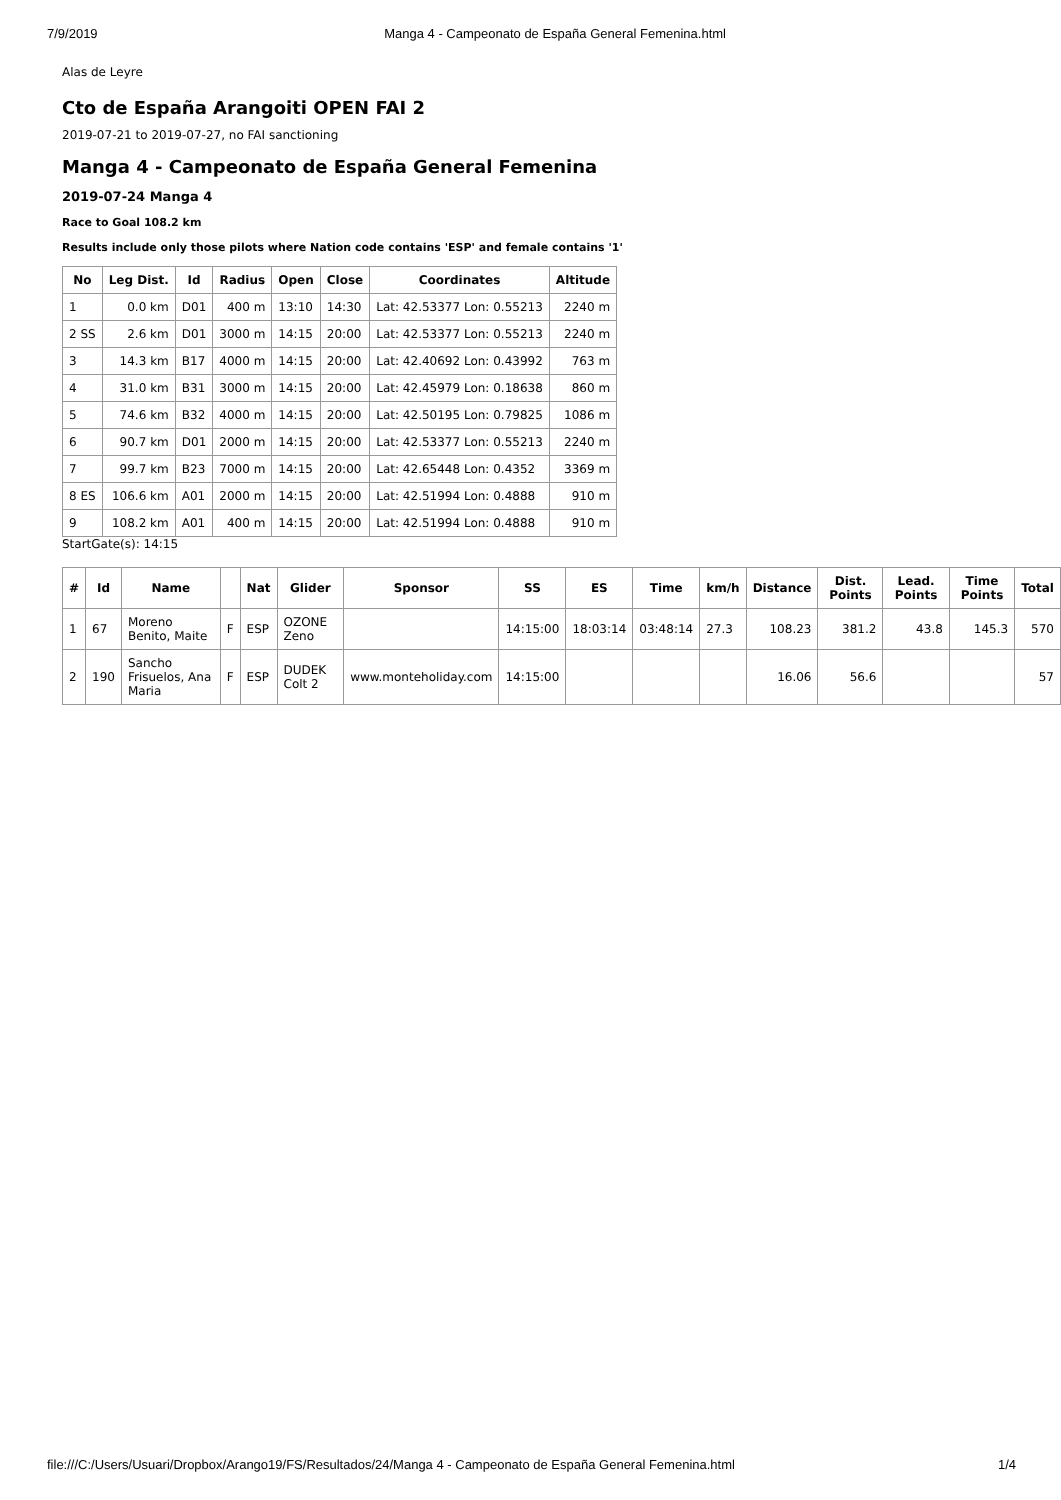7/9/2019 Manga 4 - Campeonato de España General Femenina.html
Alas de Leyre
Cto de España Arangoiti OPEN FAI 2
2019-07-21 to 2019-07-27, no FAI sanctioning
Manga 4 - Campeonato de España General Femenina
2019-07-24 Manga 4
Race to Goal 108.2 km
Results include only those pilots where Nation code contains 'ESP' and female contains '1'
| No | Leg Dist. | Id | Radius | Open | Close | Coordinates | Altitude |
| --- | --- | --- | --- | --- | --- | --- | --- |
| 1 | 0.0 km | D01 | 400 m | 13:10 | 14:30 | Lat: 42.53377 Lon: 0.55213 | 2240 m |
| 2 SS | 2.6 km | D01 | 3000 m | 14:15 | 20:00 | Lat: 42.53377 Lon: 0.55213 | 2240 m |
| 3 | 14.3 km | B17 | 4000 m | 14:15 | 20:00 | Lat: 42.40692 Lon: 0.43992 | 763 m |
| 4 | 31.0 km | B31 | 3000 m | 14:15 | 20:00 | Lat: 42.45979 Lon: 0.18638 | 860 m |
| 5 | 74.6 km | B32 | 4000 m | 14:15 | 20:00 | Lat: 42.50195 Lon: 0.79825 | 1086 m |
| 6 | 90.7 km | D01 | 2000 m | 14:15 | 20:00 | Lat: 42.53377 Lon: 0.55213 | 2240 m |
| 7 | 99.7 km | B23 | 7000 m | 14:15 | 20:00 | Lat: 42.65448 Lon: 0.4352 | 3369 m |
| 8 ES | 106.6 km | A01 | 2000 m | 14:15 | 20:00 | Lat: 42.51994 Lon: 0.4888 | 910 m |
| 9 | 108.2 km | A01 | 400 m | 14:15 | 20:00 | Lat: 42.51994 Lon: 0.4888 | 910 m |
StartGate(s): 14:15
| # | Id | Name | | Nat | Glider | Sponsor | SS | ES | Time | km/h | Distance | Dist. Points | Lead. Points | Time Points | Total |
| --- | --- | --- | --- | --- | --- | --- | --- | --- | --- | --- | --- | --- | --- | --- | --- |
| 1 | 67 | Moreno Benito, Maite | F | ESP | OZONE Zeno | | 14:15:00 | 18:03:14 | 03:48:14 | 27.3 | 108.23 | 381.2 | 43.8 | 145.3 | 570 |
| 2 | 190 | Sancho Frisuelos, Ana Maria | F | ESP | DUDEK Colt 2 | www.monteholiday.com | 14:15:00 | | | | 16.06 | 56.6 | | | 57 |
file:///C:/Users/Usuari/Dropbox/Arango19/FS/Resultados/24/Manga 4 - Campeonato de España General Femenina.html 1/4